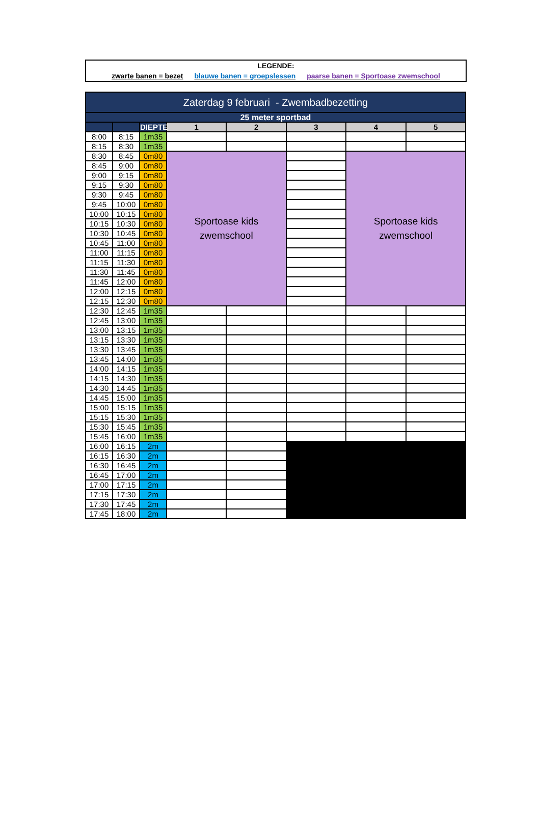LEGENDE:
zwarte banen = bezet blauwe banen = groepslessen paarse banen = Sportoase zwemschool
| Zaterdag 9 februari - Zwembadbezetting | | | | | | | |
| --- | --- | --- | --- | --- | --- | --- | --- |
| 25 meter sportbad | | | | | | | |
| | | DIEPTE | 1 | 2 | 3 | 4 | 5 |
| 8:00 | 8:15 | 1m35 | | | | | |
| 8:15 | 8:30 | 1m35 | | | | | |
| 8:30 | 8:45 | 0m80 | Sportoase kids zwemschool | | | Sportoase kids zwemschool | |
| 8:45 | 9:00 | 0m80 | | | | | |
| 9:00 | 9:15 | 0m80 | | | | | |
| 9:15 | 9:30 | 0m80 | | | | | |
| 9:30 | 9:45 | 0m80 | | | | | |
| 9:45 | 10:00 | 0m80 | | | | | |
| 10:00 | 10:15 | 0m80 | | | | | |
| 10:15 | 10:30 | 0m80 | | | | | |
| 10:30 | 10:45 | 0m80 | | | | | |
| 10:45 | 11:00 | 0m80 | | | | | |
| 11:00 | 11:15 | 0m80 | | | | | |
| 11:15 | 11:30 | 0m80 | | | | | |
| 11:30 | 11:45 | 0m80 | | | | | |
| 11:45 | 12:00 | 0m80 | | | | | |
| 12:00 | 12:15 | 0m80 | | | | | |
| 12:15 | 12:30 | 0m80 | | | | | |
| 12:30 | 12:45 | 1m35 | | | | | |
| 12:45 | 13:00 | 1m35 | | | | | |
| 13:00 | 13:15 | 1m35 | | | | | |
| 13:15 | 13:30 | 1m35 | | | | | |
| 13:30 | 13:45 | 1m35 | | | | | |
| 13:45 | 14:00 | 1m35 | | | | | |
| 14:00 | 14:15 | 1m35 | | | | | |
| 14:15 | 14:30 | 1m35 | | | | | |
| 14:30 | 14:45 | 1m35 | | | | | |
| 14:45 | 15:00 | 1m35 | | | | | |
| 15:00 | 15:15 | 1m35 | | | | | |
| 15:15 | 15:30 | 1m35 | | | | | |
| 15:30 | 15:45 | 1m35 | | | | | |
| 15:45 | 16:00 | 1m35 | | | | | |
| 16:00 | 16:15 | 2m | | | | | |
| 16:15 | 16:30 | 2m | | | | | |
| 16:30 | 16:45 | 2m | | | | | |
| 16:45 | 17:00 | 2m | | | | | |
| 17:00 | 17:15 | 2m | | | | | |
| 17:15 | 17:30 | 2m | | | | | |
| 17:30 | 17:45 | 2m | | | | | |
| 17:45 | 18:00 | 2m | | | | | |